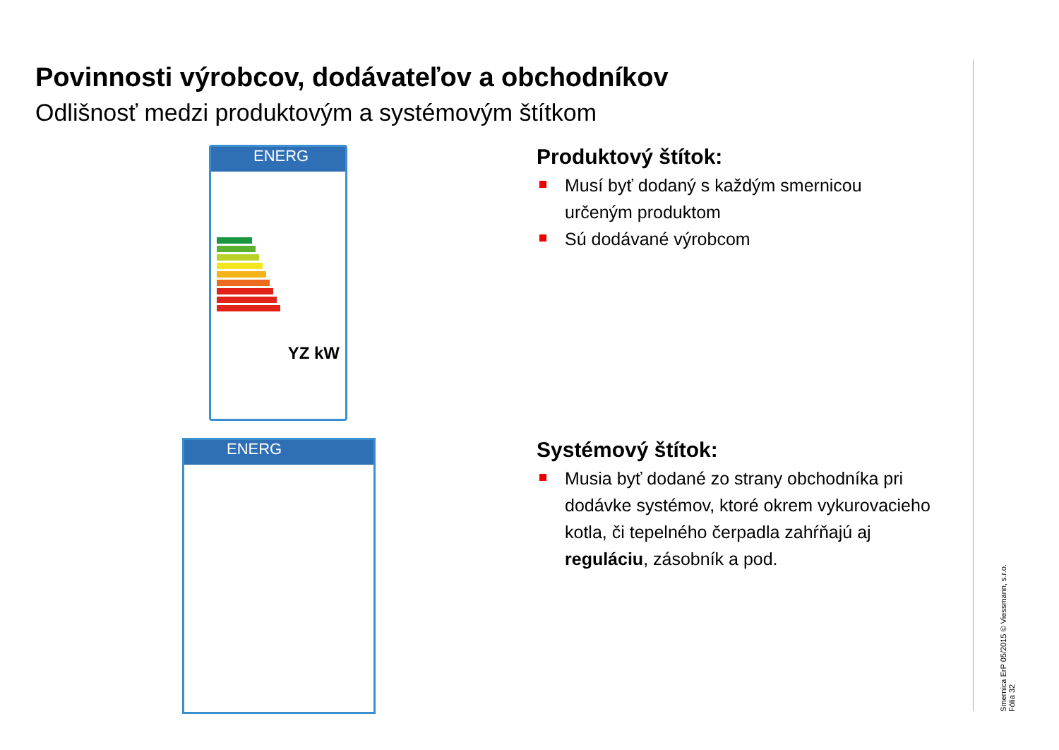Povinnosti výrobcov, dodávateľov a obchodníkov
Odlišnosť medzi produktovým a systémovým štítkom
ENERG
YZ kW
ENERG
Produktový štítok:
Musí byť dodaný s každým smernicou určeným produktom
Sú dodávané výrobcom
Systémový štítok:
Musia byť dodané zo strany obchodníka pri dodávke systémov, ktoré okrem vykurovacieho kotla, či tepelného čerpadla zahŕňajú aj reguláciu, zásobník a pod.
Smernica ErP 05/2015 © Viessmann, s.r.o.
Fólia 32